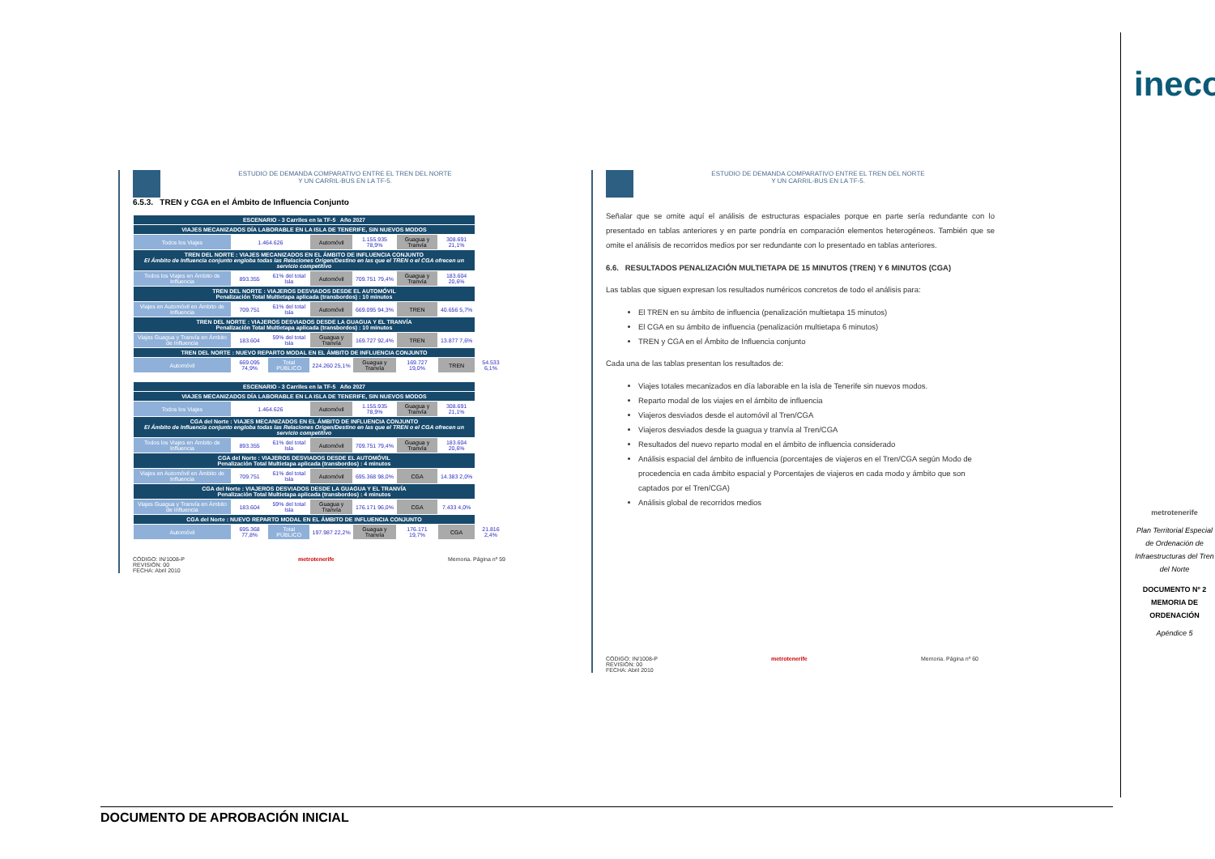ESTUDIO DE DEMANDA COMPARATIVO ENTRE EL TREN DEL NORTE
Y UN CARRIL-BUS EN LA TF-5.
6.5.3. TREN y CGA en el Ámbito de Influencia Conjunto
| ESCENARIO - 3 Carriles en la TF-5 Año 2027 | | | | | | | |
| --- | --- | --- | --- | --- | --- | --- | --- |
| VIAJES MECANIZADOS DÍA LABORABLE EN LA ISLA DE TENERIFE, SIN NUEVOS MODOS | | | | | | | |
| Todos los Viajes | 1.464.626 | | Automóvil | 1.155.935 78,9% | Guagua y Tranvía | 308.691 21,1% | |
| TREN DEL NORTE : VIAJES MECANIZADOS EN EL ÁMBITO DE INFLUENCIA CONJUNTO El Ámbito de Influencia conjunto engloba todas las Relaciones Origen/Destino en las que el TREN o el CGA ofrecen un servicio competitivo | | | | | | | |
| Todos los Viajes en Ámbito de Influencia | 893.355 | 61% del total Isla | Automóvil | 709.751 79,4% | Guagua y Tranvía | 183.604 20,6% | |
| TREN DEL NORTE : VIAJEROS DESVIADOS DESDE EL AUTOMÓVIL Penalización Total Multietapa aplicada (transbordos) : 10 minutos | | | | | | | |
| Viajes en Automóvil en Ámbito de Influencia | 709.751 | 61% del total Isla | Automóvil | 669.095 94,3% | TREN | 40.656 5,7% | |
| TREN DEL NORTE : VIAJEROS DESVIADOS DESDE LA GUAGUA Y EL TRANVÍA Penalización Total Multietapa aplicada (transbordos) : 10 minutos | | | | | | | |
| Viajes Guagua y Tranvía en Ámbito de Influencia | 183.604 | 59% del total Isla | Guagua y Tranvía | 169.727 92,4% | TREN | 13.877 7,6% | |
| TREN DEL NORTE : NUEVO REPARTO MODAL EN EL ÁMBITO DE INFLUENCIA CONJUNTO | | | | | | | |
| Automóvil | 669.095 74,9% | Total PÚBLICO | 224.260 25,1% | Guagua y Tranvía | 169.727 19,0% | TREN | 54.533 6,1% |
| ESCENARIO - 3 Carriles en la TF-5 Año 2027 | | | | | | | |
| --- | --- | --- | --- | --- | --- | --- | --- |
| VIAJES MECANIZADOS DÍA LABORABLE EN LA ISLA DE TENERIFE, SIN NUEVOS MODOS | | | | | | | |
| Todos los Viajes | 1.464.626 | | Automóvil | 1.155.935 78,9% | Guagua y Tranvía | 308.691 21,1% | |
| CGA del Norte : VIAJES MECANIZADOS EN EL ÁMBITO DE INFLUENCIA CONJUNTO El Ámbito de Influencia conjunto engloba todas las Relaciones Origen/Destino en las que el TREN o el CGA ofrecen un servicio competitivo | | | | | | | |
| Todos los Viajes en Ámbito de Influencia | 893.355 | 61% del total Isla | Automóvil | 709.751 79,4% | Guagua y Tranvía | 183.604 20,6% | |
| CGA del Norte : VIAJEROS DESVIADOS DESDE EL AUTOMÓVIL Penalización Total Multietapa aplicada (transbordos) : 4 minutos | | | | | | | |
| Viajes en Automóvil en Ámbito de Influencia | 709.751 | 61% del total Isla | Automóvil | 695.368 98,0% | CGA | 14.383 2,0% | |
| CGA del Norte : VIAJEROS DESVIADOS DESDE LA GUAGUA Y EL TRANVÍA Penalización Total Multietapa aplicada (transbordos) : 4 minutos | | | | | | | |
| Viajes Guagua y Tranvía en Ámbito de Influencia | 183.604 | 59% del total Isla | Guagua y Tranvía | 176.171 96,0% | CGA | 7.433 4,0% | |
| CGA del Norte : NUEVO REPARTO MODAL EN EL ÁMBITO DE INFLUENCIA CONJUNTO | | | | | | | |
| Automóvil | 695.368 77,8% | Total PÚBLICO | 197.987 22,2% | Guagua y Tranvía | 176.171 19,7% | CGA | 21.816 2,4% |
CÓDIGO: IN/1008-P
REVISIÓN: 00
FECHA: Abril 2010
metrotenerife Memoria. Página nº 59
ESTUDIO DE DEMANDA COMPARATIVO ENTRE EL TREN DEL NORTE
Y UN CARRIL-BUS EN LA TF-5.
Señalar que se omite aquí el análisis de estructuras espaciales porque en parte sería redundante con lo presentado en tablas anteriores y en parte pondría en comparación elementos heterogéneos. También que se omite el análisis de recorridos medios por ser redundante con lo presentado en tablas anteriores.
6.6. RESULTADOS PENALIZACIÓN MULTIETAPA DE 15 MINUTOS (TREN) Y 6 MINUTOS (CGA)
Las tablas que siguen expresan los resultados numéricos concretos de todo el análisis para:
El TREN en su ámbito de influencia (penalización multietapa 15 minutos)
El CGA en su ámbito de influencia (penalización multietapa 6 minutos)
TREN y CGA en el Ámbito de Influencia conjunto
Cada una de las tablas presentan los resultados de:
Viajes totales mecanizados en día laborable en la isla de Tenerife sin nuevos modos.
Reparto modal de los viajes en el ámbito de influencia
Viajeros desviados desde el automóvil al Tren/CGA
Viajeros desviados desde la guagua y tranvía al Tren/CGA
Resultados del nuevo reparto modal en el ámbito de influencia considerado
Análisis espacial del ámbito de influencia (porcentajes de viajeros en el Tren/CGA según Modo de procedencia en cada ámbito espacial y Porcentajes de viajeros en cada modo y ámbito que son captados por el Tren/CGA)
Análisis global de recorridos medios
CÓDIGO: IN/1008-P
REVISIÓN: 00
FECHA: Abril 2010
metrotenerife Memoria. Página nº 60
ineco
metrotenerife
Plan Territorial Especial de Ordenación de Infraestructuras del Tren del Norte
DOCUMENTO Nº 2
MEMORIA DE ORDENACIÓN
Apéndice 5
DOCUMENTO DE APROBACIÓN INICIAL